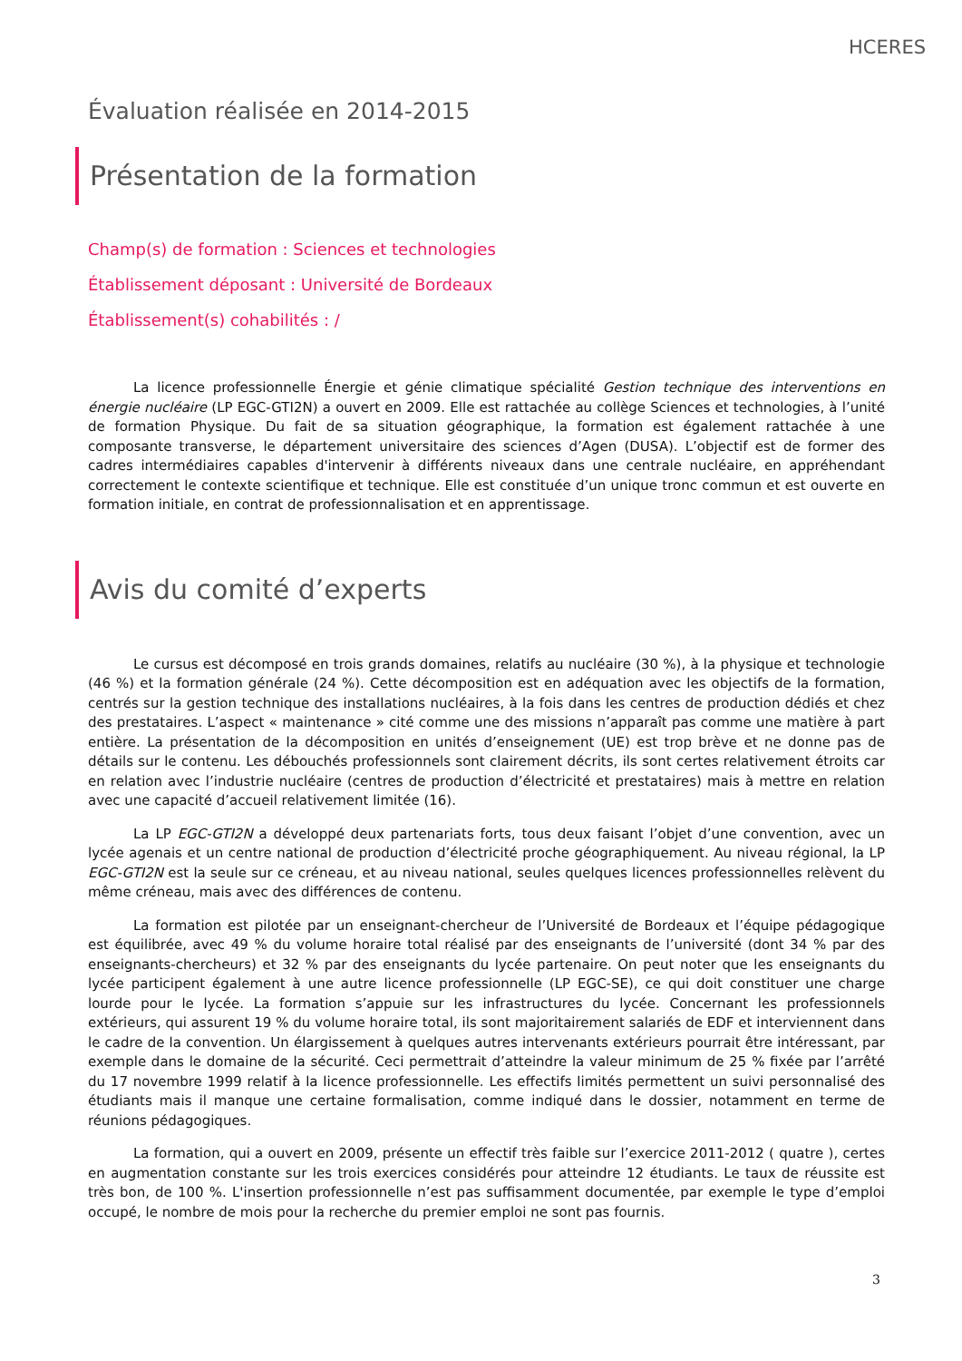HCERES
Évaluation réalisée en 2014-2015
Présentation de la formation
Champ(s) de formation : Sciences et technologies
Établissement déposant : Université de Bordeaux
Établissement(s) cohabilités : /
La licence professionnelle Énergie et génie climatique spécialité Gestion technique des interventions en énergie nucléaire (LP EGC-GTI2N) a ouvert en 2009. Elle est rattachée au collège Sciences et technologies, à l’unité de formation Physique. Du fait de sa situation géographique, la formation est également rattachée à une composante transverse, le département universitaire des sciences d’Agen (DUSA). L’objectif est de former des cadres intermédiaires capables d'intervenir à différents niveaux dans une centrale nucléaire, en appréhendant correctement le contexte scientifique et technique. Elle est constituée d’un unique tronc commun et est ouverte en formation initiale, en contrat de professionnalisation et en apprentissage.
Avis du comité d’experts
Le cursus est décomposé en trois grands domaines, relatifs au nucléaire (30 %), à la physique et technologie (46 %) et la formation générale (24 %). Cette décomposition est en adéquation avec les objectifs de la formation, centrés sur la gestion technique des installations nucléaires, à la fois dans les centres de production dédiés et chez des prestataires. L’aspect « maintenance » cité comme une des missions n’apparaît pas comme une matière à part entière. La présentation de la décomposition en unités d’enseignement (UE) est trop brève et ne donne pas de détails sur le contenu. Les débouchés professionnels sont clairement décrits, ils sont certes relativement étroits car en relation avec l’industrie nucléaire (centres de production d’électricité et prestataires) mais à mettre en relation avec une capacité d’accueil relativement limitée (16).
La LP EGC-GTI2N a développé deux partenariats forts, tous deux faisant l’objet d’une convention, avec un lycée agenais et un centre national de production d’électricité proche géographiquement. Au niveau régional, la LP EGC-GTI2N est la seule sur ce créneau, et au niveau national, seules quelques licences professionnelles relèvent du même créneau, mais avec des différences de contenu.
La formation est pilotée par un enseignant-chercheur de l’Université de Bordeaux et l’équipe pédagogique est équilibrée, avec 49 % du volume horaire total réalisé par des enseignants de l’université (dont 34 % par des enseignants-chercheurs) et 32 % par des enseignants du lycée partenaire. On peut noter que les enseignants du lycée participent également à une autre licence professionnelle (LP EGC-SE), ce qui doit constituer une charge lourde pour le lycée. La formation s’appuie sur les infrastructures du lycée. Concernant les professionnels extérieurs, qui assurent 19 % du volume horaire total, ils sont majoritairement salariés de EDF et interviennent dans le cadre de la convention. Un élargissement à quelques autres intervenants extérieurs pourrait être intéressant, par exemple dans le domaine de la sécurité. Ceci permettrait d’atteindre la valeur minimum de 25 % fixée par l’arrêté du 17 novembre 1999 relatif à la licence professionnelle. Les effectifs limités permettent un suivi personnalisé des étudiants mais il manque une certaine formalisation, comme indiqué dans le dossier, notamment en terme de réunions pédagogiques.
La formation, qui a ouvert en 2009, présente un effectif très faible sur l’exercice 2011-2012 ( quatre ), certes en augmentation constante sur les trois exercices considérés pour atteindre 12 étudiants. Le taux de réussite est très bon, de 100 %. L'insertion professionnelle n’est pas suffisamment documentée, par exemple le type d’emploi occupé, le nombre de mois pour la recherche du premier emploi ne sont pas fournis.
3